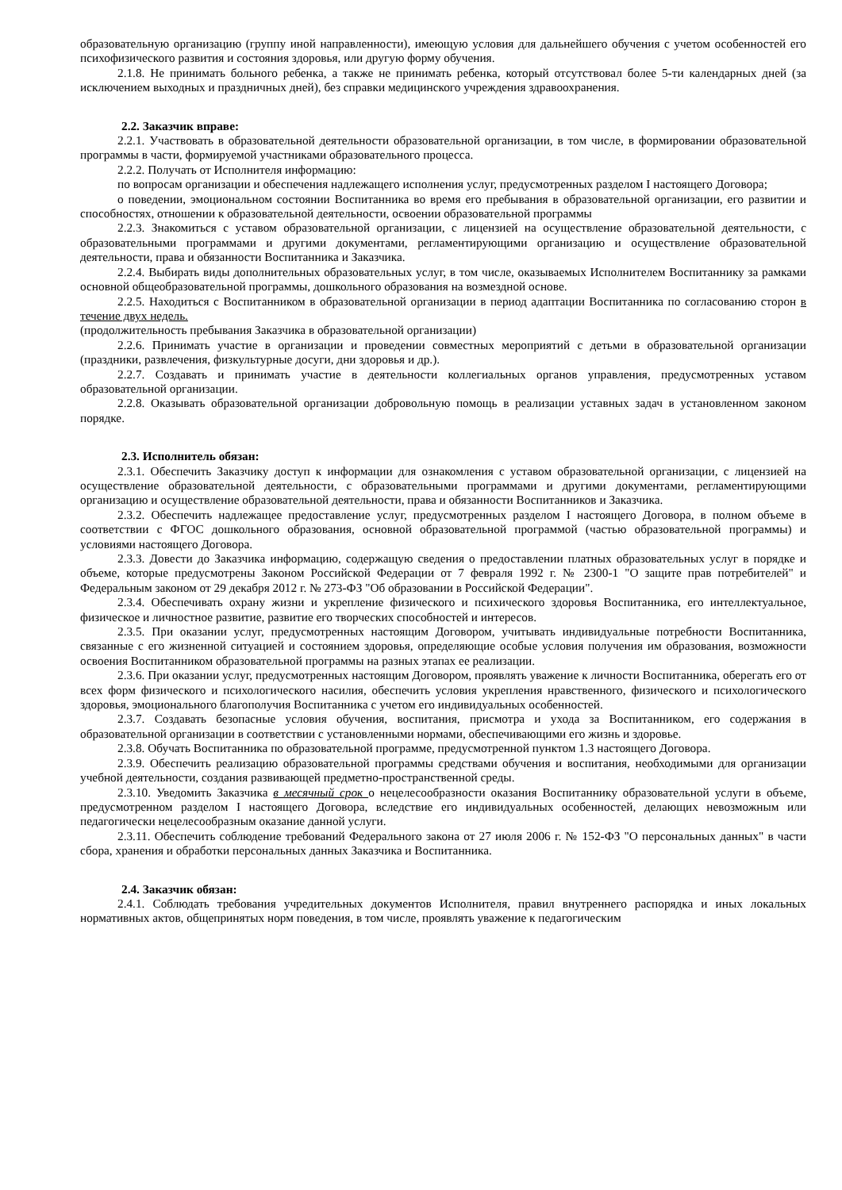образовательную организацию (группу иной направленности), имеющую условия для дальнейшего обучения с учетом особенностей его психофизического развития и состояния здоровья, или другую форму обучения.
2.1.8. Не принимать больного ребенка, а также не принимать ребенка, который отсутствовал более 5-ти календарных дней (за исключением выходных и праздничных дней), без справки медицинского учреждения здравоохранения.
2.2. Заказчик вправе:
2.2.1. Участвовать в образовательной деятельности образовательной организации, в том числе, в формировании образовательной программы в части, формируемой участниками образовательного процесса.
2.2.2. Получать от Исполнителя информацию:
по вопросам организации и обеспечения надлежащего исполнения услуг, предусмотренных разделом I настоящего Договора;
о поведении, эмоциональном состоянии Воспитанника во время его пребывания в образовательной организации, его развитии и способностях, отношении к образовательной деятельности, освоении образовательной программы
2.2.3. Знакомиться с уставом образовательной организации, с лицензией на осуществление образовательной деятельности, с образовательными программами и другими документами, регламентирующими организацию и осуществление образовательной деятельности, права и обязанности Воспитанника и Заказчика.
2.2.4. Выбирать виды дополнительных образовательных услуг, в том числе, оказываемых Исполнителем Воспитаннику за рамками основной общеобразовательной программы, дошкольного образования на возмездной основе.
2.2.5. Находиться с Воспитанником в образовательной организации в период адаптации Воспитанника по согласованию сторон в течение двух недель.
(продолжительность пребывания Заказчика в образовательной организации)
2.2.6. Принимать участие в организации и проведении совместных мероприятий с детьми в образовательной организации (праздники, развлечения, физкультурные досуги, дни здоровья и др.).
2.2.7. Создавать и принимать участие в деятельности коллегиальных органов управления, предусмотренных уставом образовательной организации.
2.2.8. Оказывать образовательной организации добровольную помощь в реализации уставных задач в установленном законом порядке.
2.3. Исполнитель обязан:
2.3.1. Обеспечить Заказчику доступ к информации для ознакомления с уставом образовательной организации, с лицензией на осуществление образовательной деятельности, с образовательными программами и другими документами, регламентирующими организацию и осуществление образовательной деятельности, права и обязанности Воспитанников и Заказчика.
2.3.2. Обеспечить надлежащее предоставление услуг, предусмотренных разделом I настоящего Договора, в полном объеме в соответствии с ФГОС дошкольного образования, основной образовательной программой (частью образовательной программы) и условиями настоящего Договора.
2.3.3. Довести до Заказчика информацию, содержащую сведения о предоставлении платных образовательных услуг в порядке и объеме, которые предусмотрены Законом Российской Федерации от 7 февраля 1992 г. № 2300-1 "О защите прав потребителей" и Федеральным законом от 29 декабря 2012 г. № 273-ФЗ "Об образовании в Российской Федерации".
2.3.4. Обеспечивать охрану жизни и укрепление физического и психического здоровья Воспитанника, его интеллектуальное, физическое и личностное развитие, развитие его творческих способностей и интересов.
2.3.5. При оказании услуг, предусмотренных настоящим Договором, учитывать индивидуальные потребности Воспитанника, связанные с его жизненной ситуацией и состоянием здоровья, определяющие особые условия получения им образования, возможности освоения Воспитанником образовательной программы на разных этапах ее реализации.
2.3.6. При оказании услуг, предусмотренных настоящим Договором, проявлять уважение к личности Воспитанника, оберегать его от всех форм физического и психологического насилия, обеспечить условия укрепления нравственного, физического и психологического здоровья, эмоционального благополучия Воспитанника с учетом его индивидуальных особенностей.
2.3.7. Создавать безопасные условия обучения, воспитания, присмотра и ухода за Воспитанником, его содержания в образовательной организации в соответствии с установленными нормами, обеспечивающими его жизнь и здоровье.
2.3.8. Обучать Воспитанника по образовательной программе, предусмотренной пунктом 1.3 настоящего Договора.
2.3.9. Обеспечить реализацию образовательной программы средствами обучения и воспитания, необходимыми для организации учебной деятельности, создания развивающей предметно-пространственной среды.
2.3.10. Уведомить Заказчика в месячный срок о нецелесообразности оказания Воспитаннику образовательной услуги в объеме, предусмотренном разделом I настоящего Договора, вследствие его индивидуальных особенностей, делающих невозможным или педагогически нецелесообразным оказание данной услуги.
2.3.11. Обеспечить соблюдение требований Федерального закона от 27 июля 2006 г. № 152-ФЗ "О персональных данных" в части сбора, хранения и обработки персональных данных Заказчика и Воспитанника.
2.4. Заказчик обязан:
2.4.1. Соблюдать требования учредительных документов Исполнителя, правил внутреннего распорядка и иных локальных нормативных актов, общепринятых норм поведения, в том числе, проявлять уважение к педагогическим